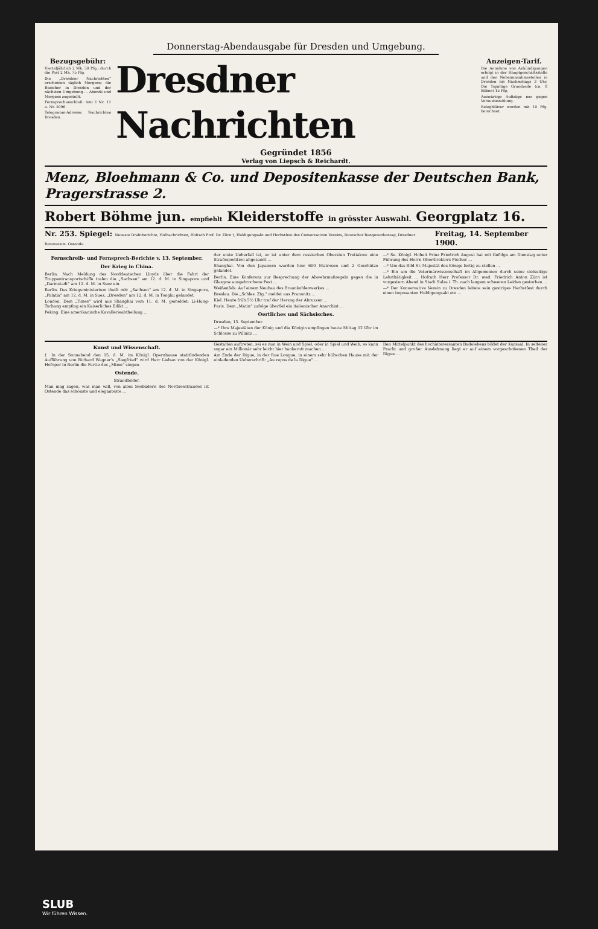Donnerstag-Abendausgabe für Dresden und Umgebung.
Bezugsgebühr:
Vierteljährlich 2 Mk. 50 Pfg.; durch die Post 2 Mk. 75 Pfg.
Die „Dresdner Nachrichten“ erscheinen täglich Morgens; die Bezieher in Dresden und der nächsten Umgebung ... Abends und Morgens zugestellt.
Fernsprechanschluß: Amt I Nr. 11 u. Nr. 2096.
Telegramm-Adresse: Nachrichten Dresden.
Dresdner Nachrichten
Gegründet 1856
Verlag von Liepsch & Reichardt.
Anzeigen-Tarif.
Die Annahme von Ankündigungen erfolgt in der Hauptgeschäftsstelle und den Nebenannahmestellen in Dresden bis Nachmittags 3 Uhr. Die 1spaltige Grundzeile (ca. 8 Silben) 15 Pfg.
Auswärtige Aufträge nur gegen Vorausbezahlung.
Belegblätter werden mit 10 Pfg. berechnet.
Menz, Bloehmann & Co. und Depositenkasse der Deutschen Bank, Pragerstrasse 2.
Robert Böhme jun. empfiehlt Kleiderstoffe in grösster Auswahl. Georgplatz 16.
Nr. 253. Spiegel: Neueste Drahtberichte, Hofnachrichten, Hofrath Prof. Dr. Zürn †, Huldigungsakt und Herbstfest des Conservativen Vereins, Deutscher Bangewerkentag, Dresdner Rennverein. Ostende. Freitag, 14. September 1900.
Fernschreib- und Fernsprech-Berichte v. 13. September.
Der Krieg in China.
Berlin. Nach Meldung des Norddeutschen Lloyds über die Fahrt der Truppentransportschiffe trafen die „Sachsen“ am 12. d. M. in Singapore und „Darmstadt“ am 12. d. M. in Suez ein.
Berlin. Das Kriegsministerium theilt mit: „Sachsen“ am 12. d. M. in Singapore, „Palatia“ am 12. d. M. in Suez, „Dresden“ am 12. d. M. in Tongku gelandet.
London. Dem „Times“ wird aus Shanghai vom 11. d. M. gemeldet: Li-Hung-Tschang empfing ein Kaiserliches Edikt ...
Peking. Eine amerikanische Kavallerieabtheilung ...
der erste Ueberfall ist, so ist unter dem russischen Obersten Tretiakow eine Strafexpedition abgesandt ...
Shanghai. Von den Japanern wurden hier 600 Matrosen und 2 Geschütze gelandet.
Berlin. Eine Konferenz zur Besprechung der Abwehrmaßregeln gegen die in Glasgow ausgebrochene Pest ...
Weißenfels. Auf einem Neubau des Braunkohlenwerkes ...
Breslau. Die „Schles. Ztg.“ meldet aus Pranonitz ...
Kiel. Heute früh 5½ Uhr traf der Herzog der Abruzzen ...
Paris. Dem „Matin“ zufolge überfiel ein italienischer Anarchist ...
Oertliches und Sächsisches.
Dresden, 13. September.
—* Ihre Majestäten der König und die Königin empfingen heute Mittag 12 Uhr im Schlosse zu Pillnitz ...
—* Se. Königl. Hoheit Prinz Friedrich August hat mit Gefolge am Dienstag unter Führung des Herrn Oberdirektors Fischer ...
—* Um das Bild Sr. Majestät des Königs fertig zu stellen ...
—* Ein um die Veterinärwissenschaft im Allgemeinen durch seine vielseitige Lehrthätigkeit ... Hofrath Herr Professor Dr. med. Friedrich Anton Zürn ist vorgestern Abend in Stadt Sulza i. Th. nach langem schweren Leiden gestorben ...
—* Der Konservative Verein zu Dresden leitete sein gestriges Herbstfest durch einen imposanten Huldigungsakt ein ...
Kunst und Wissenschaft.
† In der Sonnabend den 15. d. M. im Königl. Opernhause stattfindenden Aufführung von Richard Wagner's „Siegfried“ wird Herr Lieban von der Königl. Hofoper in Berlin die Partie des „Mime“ singen.
Ostende.
Strandbilder.
Man mag sagen, was man will, von allen Seebädern des Nordseestrandes ist Ostende das schönste und eleganteste ...
Gestalten auftreten, sei es nun in Wein und Spiel, oder in Spiel und Weib, so kann sogar ein Millionär sehr leicht hier bankerott machen ...
Am Ende der Digue, in der Rue Longue, in einem sehr hübschen Hause mit der einladenden Ueberschrift: „Au repos de la Digue“ ...
Den Mittelpunkt des hochinteressanten Badelebens bildet der Kursaal. In seltener Pracht und großer Ausdehnung liegt er auf einem vorgeschobenen Theil der Digue ...
SLUB
Wir führen Wissen.